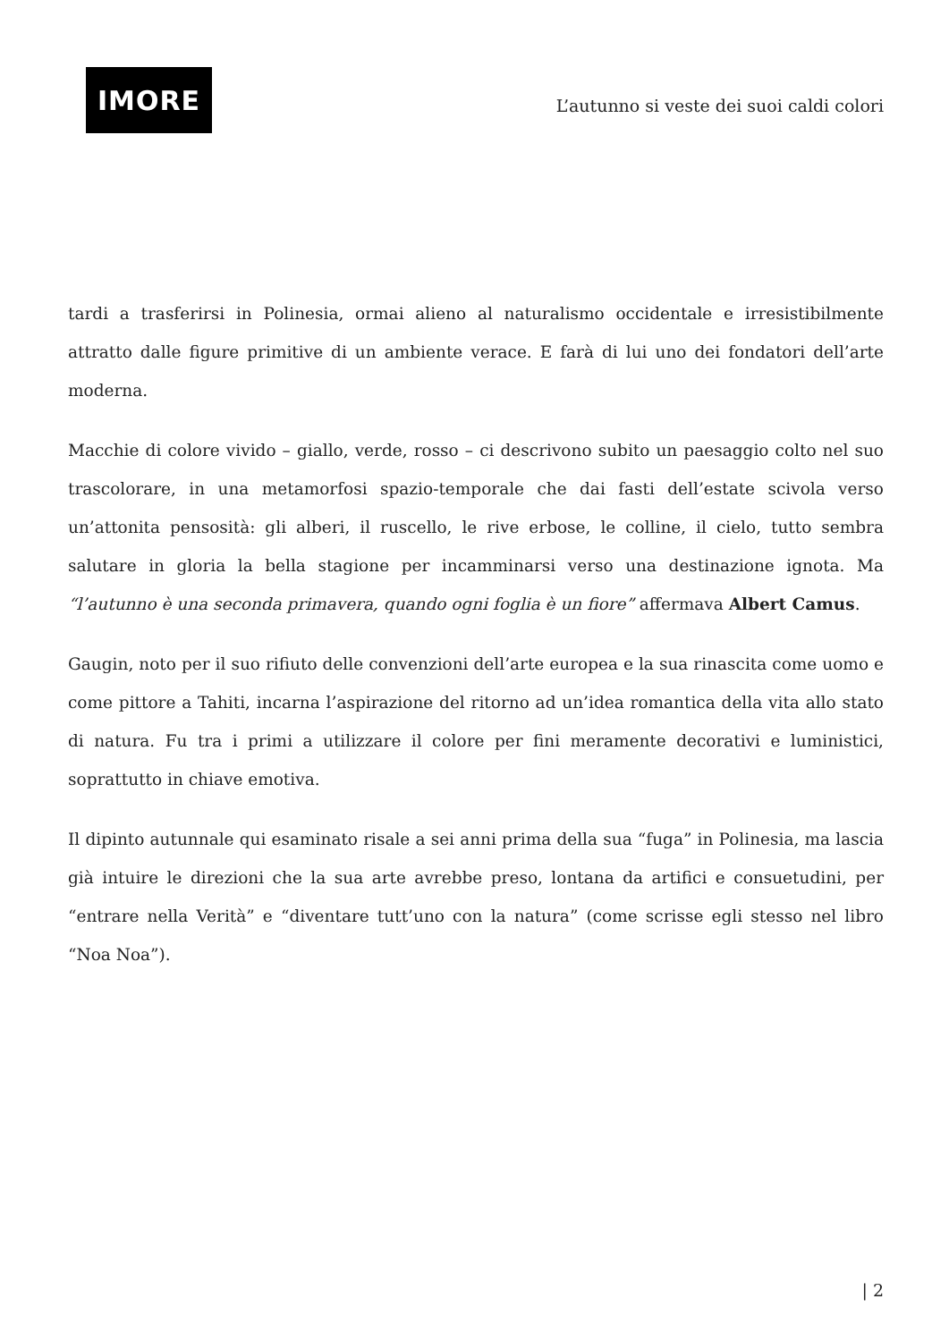IMORE
L’autunno si veste dei suoi caldi colori
tardi a trasferirsi in Polinesia, ormai alieno al naturalismo occidentale e irresistibilmente attratto dalle figure primitive di un ambiente verace. E farà di lui uno dei fondatori dell’arte moderna.
Macchie di colore vivido – giallo, verde, rosso – ci descrivono subito un paesaggio colto nel suo trascolorare, in una metamorfosi spazio-temporale che dai fasti dell’estate scivola verso un’attonita pensosità: gli alberi, il ruscello, le rive erbose, le colline, il cielo, tutto sembra salutare in gloria la bella stagione per incamminarsi verso una destinazione ignota. Ma “l’autunno è una seconda primavera, quando ogni foglia è un fiore” affermava Albert Camus.
Gaugin, noto per il suo rifiuto delle convenzioni dell’arte europea e la sua rinascita come uomo e come pittore a Tahiti, incarna l’aspirazione del ritorno ad un’idea romantica della vita allo stato di natura. Fu tra i primi a utilizzare il colore per fini meramente decorativi e luministici, soprattutto in chiave emotiva.
Il dipinto autunnale qui esaminato risale a sei anni prima della sua “fuga” in Polinesia, ma lascia già intuire le direzioni che la sua arte avrebbe preso, lontana da artifici e consuetudini, per “entrare nella Verità” e “diventare tutt’uno con la natura” (come scrisse egli stesso nel libro “Noa Noa”).
| 2